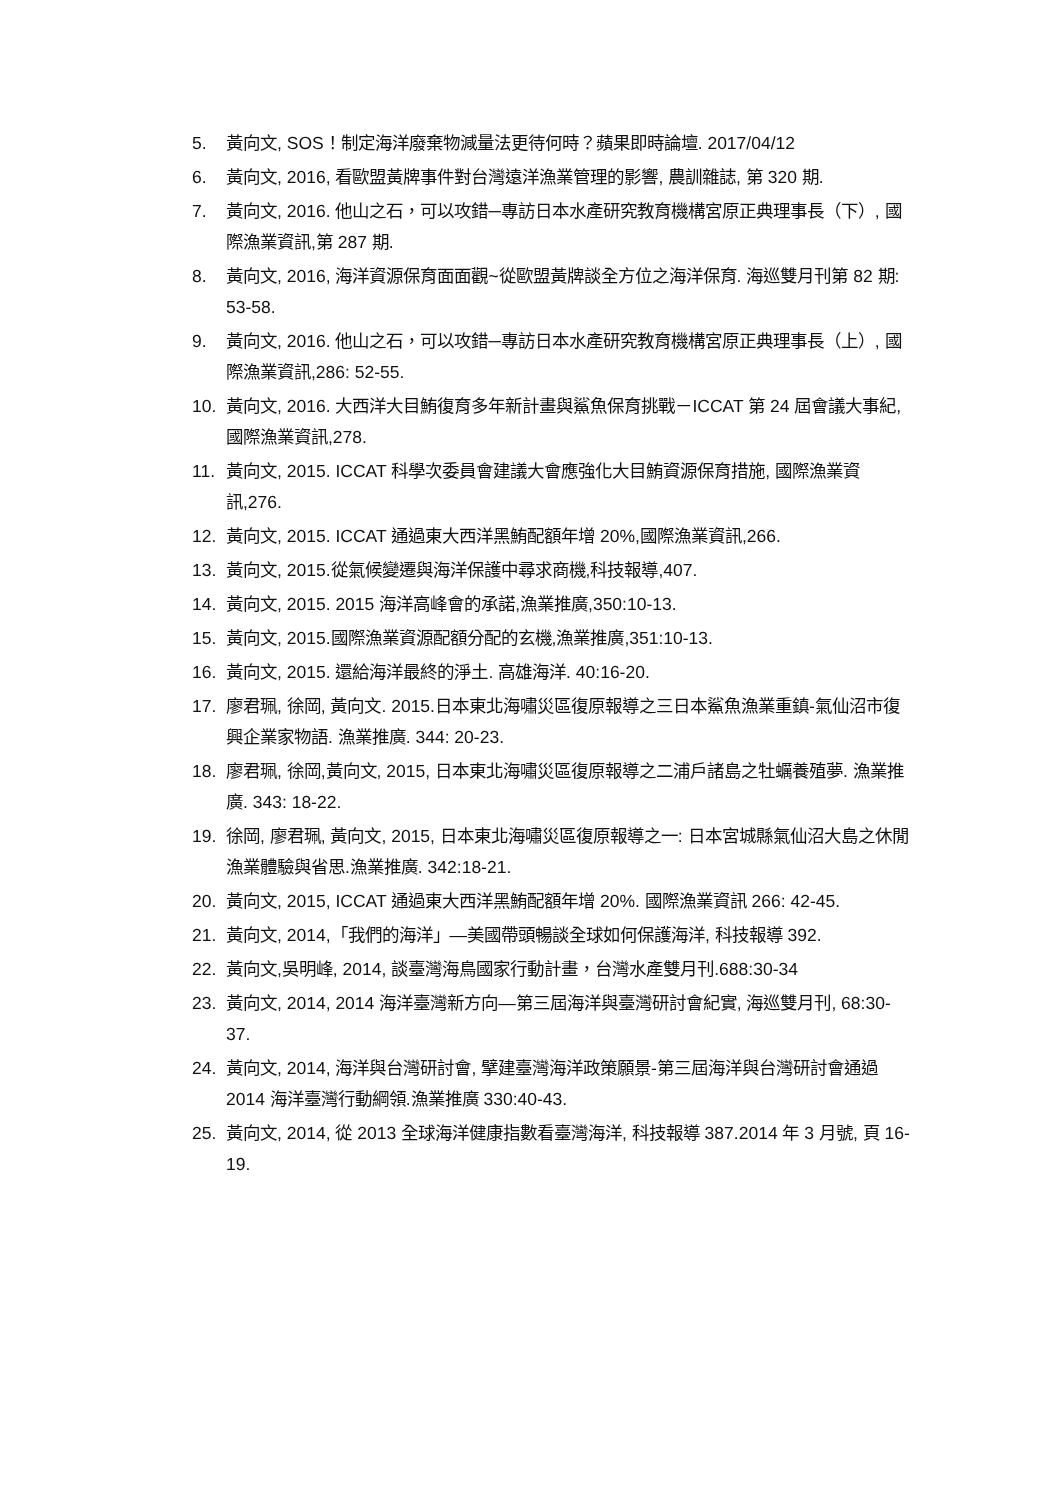5. 黃向文, SOS！制定海洋廢棄物減量法更待何時？蘋果即時論壇. 2017/04/12
6. 黃向文, 2016, 看歐盟黃牌事件對台灣遠洋漁業管理的影響, 農訓雜誌, 第 320 期.
7. 黃向文, 2016. 他山之石，可以攻錯─專訪日本水產研究教育機構宮原正典理事長（下）, 國際漁業資訊,第 287 期.
8. 黃向文, 2016, 海洋資源保育面面觀~從歐盟黃牌談全方位之海洋保育. 海巡雙月刊第 82 期: 53-58.
9. 黃向文, 2016. 他山之石，可以攻錯─專訪日本水產研究教育機構宮原正典理事長（上）, 國際漁業資訊,286: 52-55.
10. 黃向文, 2016. 大西洋大目鮪復育多年新計畫與鯊魚保育挑戰－ICCAT 第 24 屆會議大事紀, 國際漁業資訊,278.
11. 黃向文, 2015. ICCAT 科學次委員會建議大會應強化大目鮪資源保育措施, 國際漁業資訊,276.
12. 黃向文, 2015. ICCAT 通過東大西洋黑鮪配額年增 20%,國際漁業資訊,266.
13. 黃向文, 2015.從氣候變遷與海洋保護中尋求商機,科技報導,407.
14. 黃向文, 2015. 2015 海洋高峰會的承諾,漁業推廣,350:10-13.
15. 黃向文, 2015.國際漁業資源配額分配的玄機,漁業推廣,351:10-13.
16. 黃向文, 2015. 還給海洋最終的淨土. 高雄海洋. 40:16-20.
17. 廖君珮, 徐岡, 黃向文. 2015.日本東北海嘯災區復原報導之三日本鯊魚漁業重鎮-氣仙沼市復興企業家物語. 漁業推廣. 344: 20-23.
18. 廖君珮, 徐岡,黃向文, 2015, 日本東北海嘯災區復原報導之二浦戶諸島之牡蠣養殖夢. 漁業推廣. 343: 18-22.
19. 徐岡, 廖君珮, 黃向文, 2015, 日本東北海嘯災區復原報導之一: 日本宮城縣氣仙沼大島之休閒漁業體驗與省思.漁業推廣. 342:18-21.
20. 黃向文, 2015, ICCAT 通過東大西洋黑鮪配額年增 20%. 國際漁業資訊 266: 42-45.
21. 黃向文, 2014,「我們的海洋」—美國帶頭暢談全球如何保護海洋, 科技報導 392.
22. 黃向文,吳明峰, 2014, 談臺灣海鳥國家行動計畫，台灣水產雙月刊.688:30-34
23. 黃向文, 2014, 2014 海洋臺灣新方向—第三屆海洋與臺灣研討會紀實, 海巡雙月刊, 68:30-37.
24. 黃向文, 2014, 海洋與台灣研討會, 擘建臺灣海洋政策願景-第三屆海洋與台灣研討會通過 2014 海洋臺灣行動綱領.漁業推廣 330:40-43.
25. 黃向文, 2014, 從 2013 全球海洋健康指數看臺灣海洋, 科技報導 387.2014 年 3 月號, 頁 16-19.